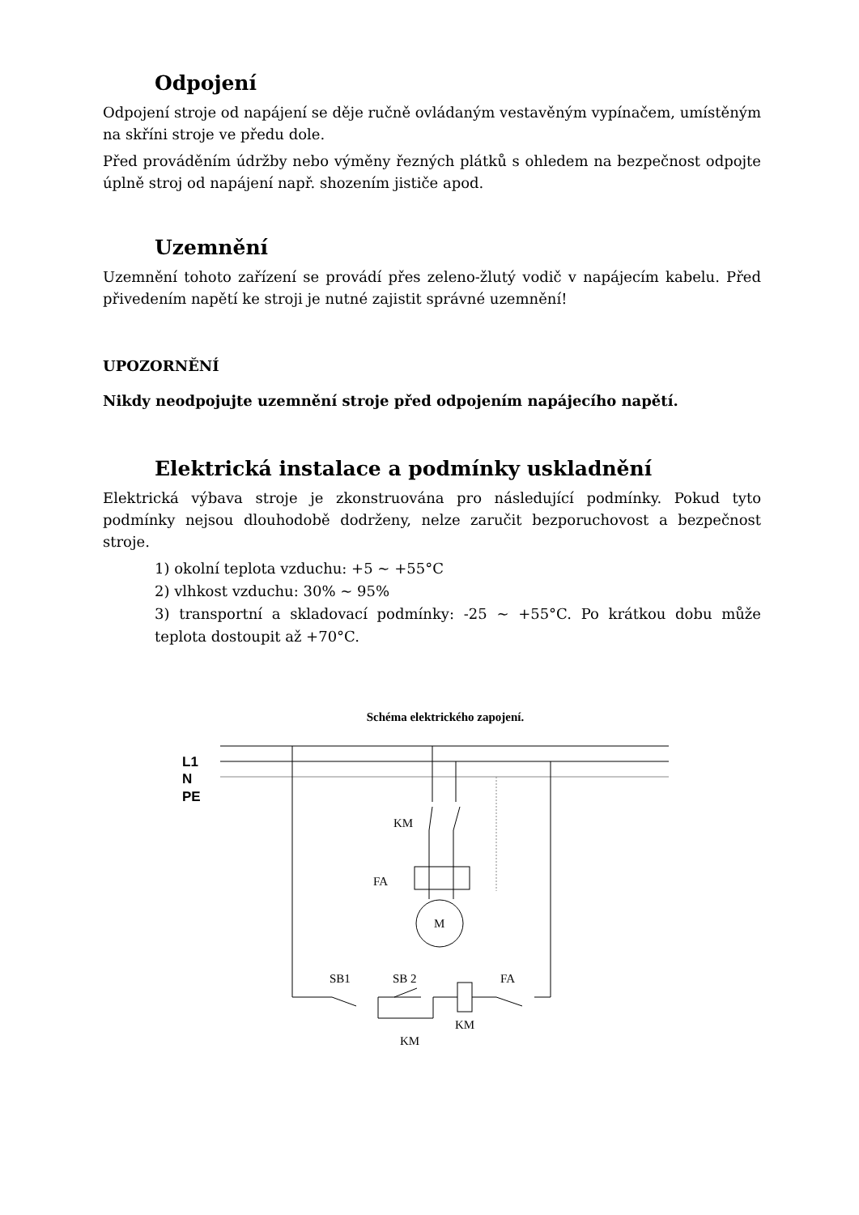Odpojení
Odpojení stroje od napájení se děje ručně ovládaným vestavěným vypínačem, umístěným na skříni stroje ve předu dole.
Před prováděním údržby nebo výměny řezných plátků s ohledem na bezpečnost odpojte úplně stroj od napájení např. shozením jističe apod.
Uzemnění
Uzemnění tohoto zařízení se provádí přes zeleno-žlutý vodič v napájecím kabelu. Před přivedením napětí ke stroji je nutné zajistit správné uzemnění!
UPOZORNĚNÍ
Nikdy neodpojujte uzemnění stroje před odpojením napájecího napětí.
Elektrická instalace a podmínky uskladnění
Elektrická výbava stroje je zkonstruována pro následující podmínky. Pokud tyto podmínky nejsou dlouhodobě dodrženy, nelze zaručit bezporuchovost a bezpečnost stroje.
1) okolní teplota vzduchu: +5 ~ +55°C
2) vlhkost vzduchu: 30% ~ 95%
3) transportní a skladovací podmínky: -25 ~ +55°C. Po krátkou dobu může teplota dostoupit až +70°C.
Schéma elektrického zapojení.
L1
N
PE
KM
FA
M
SB1
SB 2
FA
KM
KM